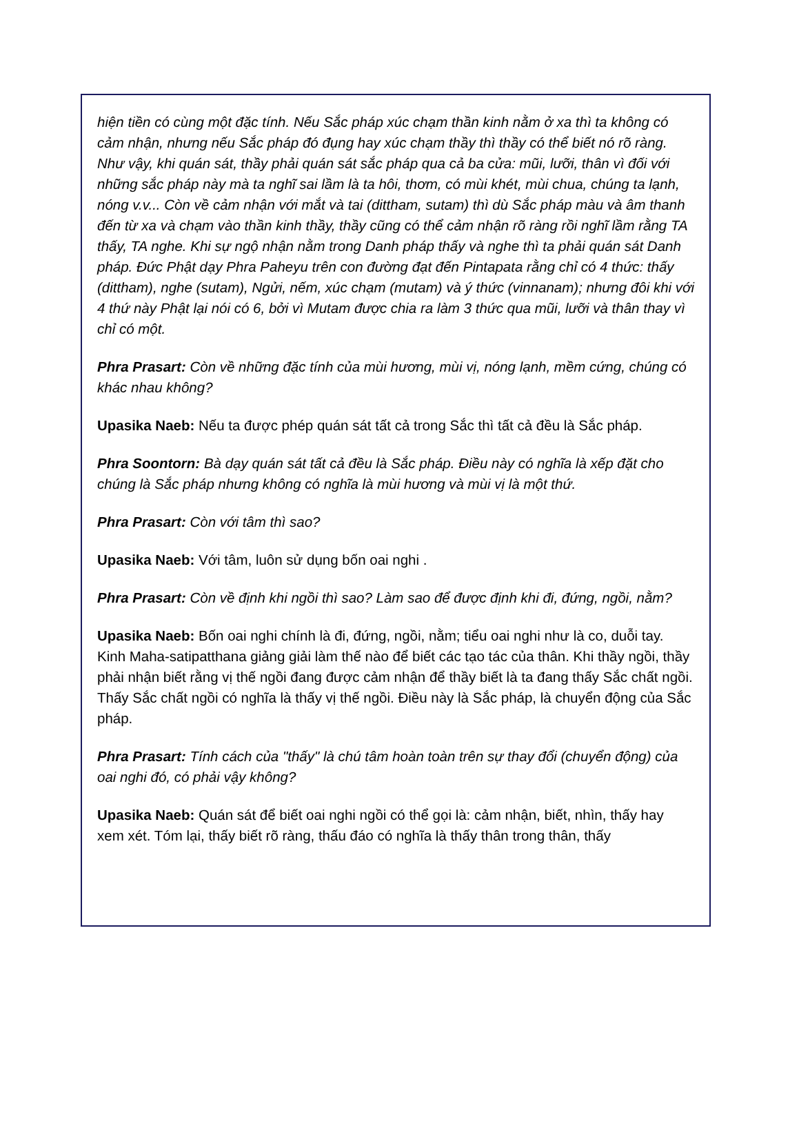hiện tiền có cùng một đặc tính. Nếu Sắc pháp xúc chạm thần kinh nằm ở xa thì ta không có cảm nhận, nhưng nếu Sắc pháp đó đụng hay xúc chạm thầy thì thầy có thể biết nó rõ ràng. Như vậy, khi quán sát, thầy phải quán sát sắc pháp qua cả ba cửa: mũi, lưỡi, thân vì đối với những sắc pháp này mà ta nghĩ sai lầm là ta hôi, thơm, có mùi khét, mùi chua, chúng ta lạnh, nóng v.v... Còn về cảm nhận với mắt và tai (dittham, sutam) thì dù Sắc pháp màu và âm thanh đến từ xa và chạm vào thần kinh thầy, thầy cũng có thể cảm nhận rõ ràng rồi nghĩ lầm rằng TA thấy, TA nghe. Khi sự ngộ nhận nằm trong Danh pháp thấy và nghe thì ta phải quán sát Danh pháp. Đức Phật dạy Phra Paheyu trên con đường đạt đến Pintapata rằng chỉ có 4 thức: thấy (dittham), nghe (sutam), Ngửi, nếm, xúc chạm (mutam) và ý thức (vinnanam); nhưng đôi khi với 4 thứ này Phật lại nói có 6, bởi vì Mutam được chia ra làm 3 thức qua mũi, lưỡi và thân thay vì chỉ có một.
Phra Prasart: Còn về những đặc tính của mùi hương, mùi vị, nóng lạnh, mềm cứng, chúng có khác nhau không?
Upasika Naeb: Nếu ta được phép quán sát tất cả trong Sắc thì tất cả đều là Sắc pháp.
Phra Soontorn: Bà dạy quán sát tất cả đều là Sắc pháp. Điều này có nghĩa là xếp đặt cho chúng là Sắc pháp nhưng không có nghĩa là mùi hương và mùi vị là một thứ.
Phra Prasart: Còn với tâm thì sao?
Upasika Naeb: Với tâm, luôn sử dụng bốn oai nghi .
Phra Prasart: Còn về định khi ngồi thì sao? Làm sao để được định khi đi, đứng, ngồi, nằm?
Upasika Naeb: Bốn oai nghi chính là đi, đứng, ngồi, nằm; tiểu oai nghi như là co, duỗi tay. Kinh Maha-satipatthana giảng giải làm thế nào để biết các tạo tác của thân. Khi thầy ngồi, thầy phải nhận biết rằng vị thế ngồi đang được cảm nhận để thầy biết là ta đang thấy Sắc chất ngồi. Thấy Sắc chất ngồi có nghĩa là thấy vị thế ngồi. Điều này là Sắc pháp, là chuyển động của Sắc pháp.
Phra Prasart: Tính cách của "thấy" là chú tâm hoàn toàn trên sự thay đổi (chuyển động) của oai nghi đó, có phải vậy không?
Upasika Naeb: Quán sát để biết oai nghi ngồi có thể gọi là: cảm nhận, biết, nhìn, thấy hay xem xét. Tóm lại, thấy biết rõ ràng, thấu đáo có nghĩa là thấy thân trong thân, thấy